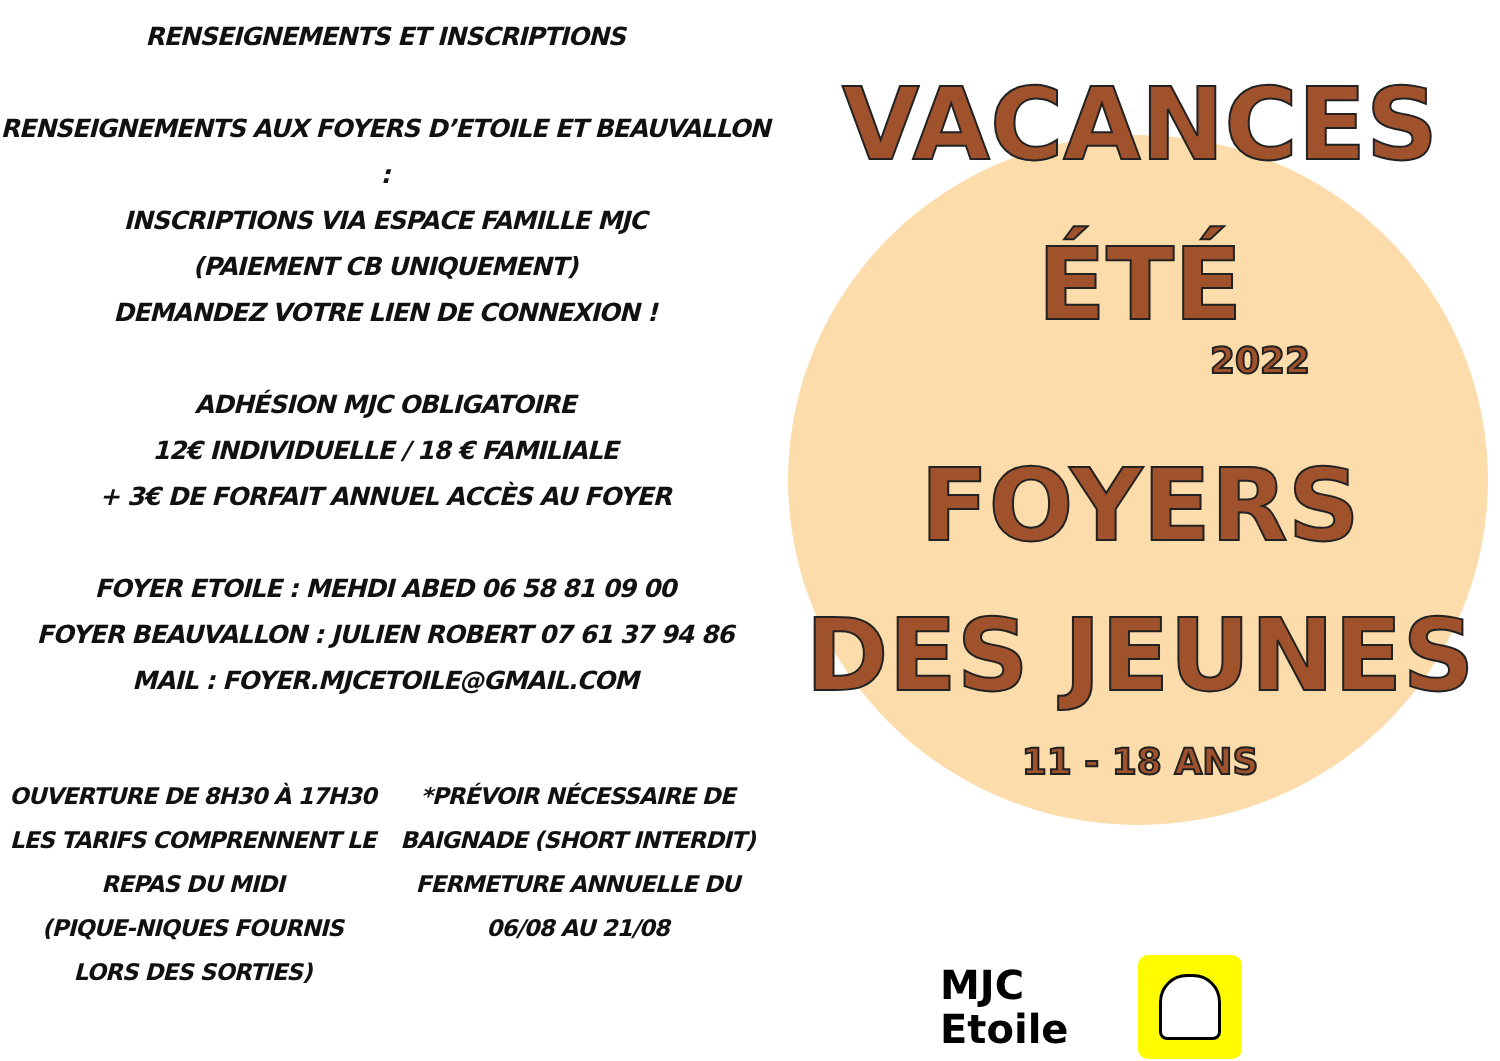RENSEIGNEMENTS ET INSCRIPTIONS
RENSEIGNEMENTS AUX FOYERS D’ETOILE ET BEAUVALLON :
INSCRIPTIONS VIA ESPACE FAMILLE MJC
(PAIEMENT CB UNIQUEMENT)
DEMANDEZ VOTRE LIEN DE CONNEXION !
ADHÉSION MJC OBLIGATOIRE
12€ INDIVIDUELLE / 18 € FAMILIALE
+ 3€ DE FORFAIT ANNUEL ACCÈS AU FOYER
FOYER ETOILE : MEHDI ABED 06 58 81 09 00
FOYER BEAUVALLON : JULIEN ROBERT 07 61 37 94 86
MAIL : FOYER.MJCETOILE@GMAIL.COM
OUVERTURE DE 8H30 À 17H30
LES TARIFS COMPRENNENT LE
REPAS DU MIDI
(PIQUE-NIQUES FOURNIS
LORS DES SORTIES)
*PRÉVOIR NÉCESSAIRE DE
BAIGNADE (SHORT INTERDIT)
FERMETURE ANNUELLE DU
06/08 AU 21/08
VACANCES
ÉTÉ
2022
FOYERS
DES JEUNES
11 - 18 ANS
MJC
Etoile